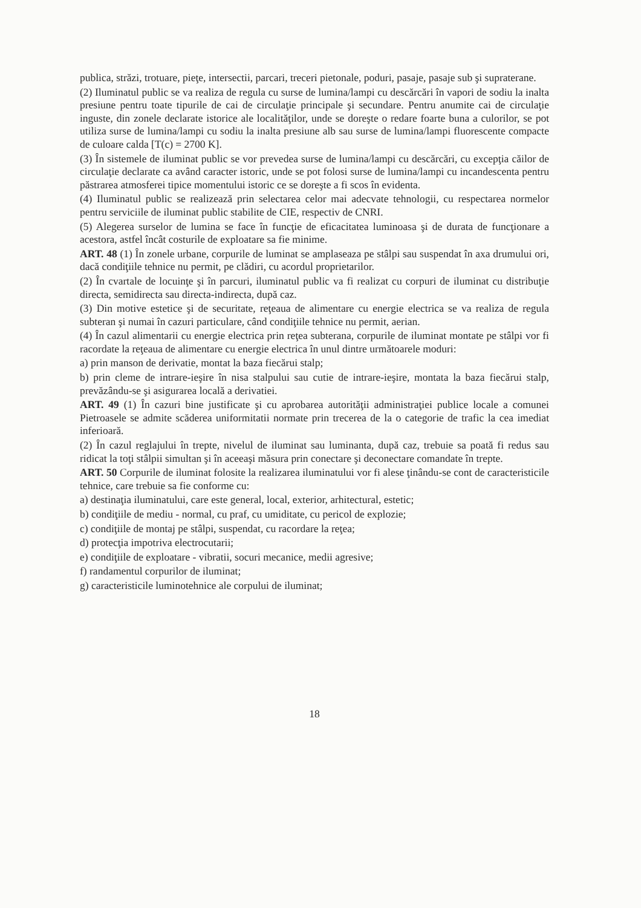publica, străzi, trotuare, pieţe, intersectii, parcari, treceri pietonale, poduri, pasaje, pasaje sub şi supraterane.
(2) Iluminatul public se va realiza de regula cu surse de lumina/lampi cu descărcări în vapori de sodiu la inalta presiune pentru toate tipurile de cai de circulaţie principale şi secundare. Pentru anumite cai de circulaţie inguste, din zonele declarate istorice ale localităţilor, unde se doreşte o redare foarte buna a culorilor, se pot utiliza surse de lumina/lampi cu sodiu la inalta presiune alb sau surse de lumina/lampi fluorescente compacte de culoare calda [T(c) = 2700 K].
(3) În sistemele de iluminat public se vor prevedea surse de lumina/lampi cu descărcări, cu excepţia căilor de circulaţie declarate ca având caracter istoric, unde se pot folosi surse de lumina/lampi cu incandescenta pentru păstrarea atmosferei tipice momentului istoric ce se doreşte a fi scos în evidenta.
(4) Iluminatul public se realizează prin selectarea celor mai adecvate tehnologii, cu respectarea normelor pentru serviciile de iluminat public stabilite de CIE, respectiv de CNRI.
(5) Alegerea surselor de lumina se face în funcţie de eficacitatea luminoasa şi de durata de funcţionare a acestora, astfel încât costurile de exploatare sa fie minime.
ART. 48 (1) În zonele urbane, corpurile de luminat se amplaseaza pe stâlpi sau suspendat în axa drumului ori, dacă condiţiile tehnice nu permit, pe clădiri, cu acordul proprietarilor.
(2) În cvartale de locuinţe şi în parcuri, iluminatul public va fi realizat cu corpuri de iluminat cu distribuţie directa, semidirecta sau directa-indirecta, după caz.
(3) Din motive estetice şi de securitate, reţeaua de alimentare cu energie electrica se va realiza de regula subteran şi numai în cazuri particulare, când condiţiile tehnice nu permit, aerian.
(4) În cazul alimentarii cu energie electrica prin reţea subterana, corpurile de iluminat montate pe stâlpi vor fi racordate la reţeaua de alimentare cu energie electrica în unul dintre următoarele moduri:
a) prin manson de derivatie, montat la baza fiecărui stalp;
b) prin cleme de intrare-ieşire în nisa stalpului sau cutie de intrare-ieşire, montata la baza fiecărui stalp, prevăzându-se şi asigurarea locală a derivatiei.
ART. 49 (1) În cazuri bine justificate şi cu aprobarea autorităţii administraţiei publice locale a comunei Pietroasele se admite scăderea uniformitatii normate prin trecerea de la o categorie de trafic la cea imediat inferioară.
(2) În cazul reglajului în trepte, nivelul de iluminat sau luminanta, după caz, trebuie sa poată fi redus sau ridicat la toţi stâlpii simultan şi în aceeaşi măsura prin conectare şi deconectare comandate în trepte.
ART. 50 Corpurile de iluminat folosite la realizarea iluminatului vor fi alese ţinându-se cont de caracteristicile tehnice, care trebuie sa fie conforme cu:
a) destinaţia iluminatului, care este general, local, exterior, arhitectural, estetic;
b) condiţiile de mediu - normal, cu praf, cu umiditate, cu pericol de explozie;
c) condiţiile de montaj pe stâlpi, suspendat, cu racordare la reţea;
d) protecţia impotriva electrocutarii;
e) condiţiile de exploatare - vibratii, socuri mecanice, medii agresive;
f) randamentul corpurilor de iluminat;
g) caracteristicile luminotehnice ale corpului de iluminat;
18